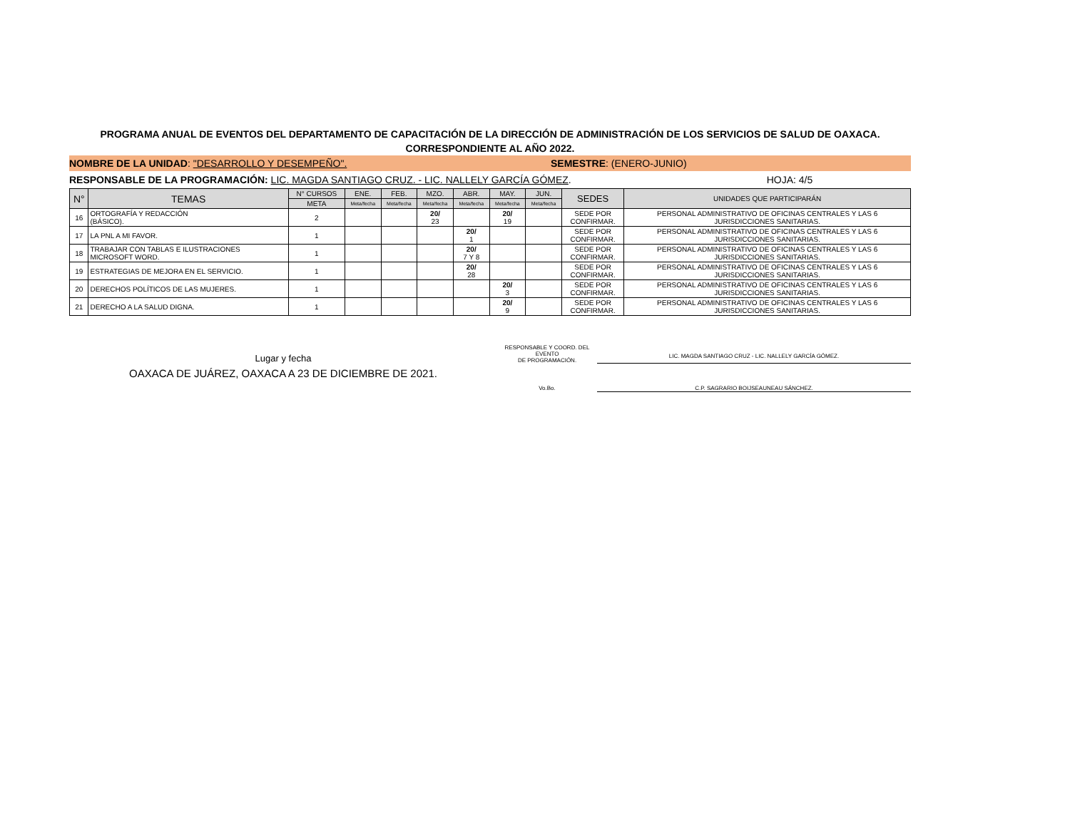PROGRAMA ANUAL DE EVENTOS DEL DEPARTAMENTO DE CAPACITACIÓN DE LA DIRECCIÓN DE ADMINISTRACIÓN DE LOS SERVICIOS DE SALUD DE OAXACA.
CORRESPONDIENTE AL AÑO 2022.
NOMBRE DE LA UNIDAD: "DESARROLLO Y DESEMPEÑO".
SEMESTRE: (ENERO-JUNIO)
RESPONSABLE DE LA PROGRAMACIÓN: LIC. MAGDA SANTIAGO CRUZ. - LIC. NALLELY GARCÍA GÓMEZ.
HOJA: 4/5
| N° | TEMAS | N° CURSOS | ENE. | FEB. | MZO. | ABR. | MAY. | JUN. | SEDES | UNIDADES QUE PARTICIPARÁN |
| --- | --- | --- | --- | --- | --- | --- | --- | --- | --- | --- |
| | | META | Meta/fecha | Meta/fecha | Meta/fecha | Meta/fecha | Meta/fecha | Meta/fecha | | |
| 16 | ORTOGRAFÍA Y REDACCIÓN (BÁSICO). | 2 | | | 20/ 23 | | 20/ 19 | | SEDE POR CONFIRMAR. | PERSONAL ADMINISTRATIVO DE OFICINAS CENTRALES Y LAS 6 JURISDICCIONES SANITARIAS. |
| 17 | LA PNL A MI FAVOR. | 1 | | | | 20/ 1 | | | SEDE POR CONFIRMAR. | PERSONAL ADMINISTRATIVO DE OFICINAS CENTRALES Y LAS 6 JURISDICCIONES SANITARIAS. |
| 18 | TRABAJAR CON TABLAS E ILUSTRACIONES MICROSOFT WORD. | 1 | | | | 20/ 7 Y 8 | | | SEDE POR CONFIRMAR. | PERSONAL ADMINISTRATIVO DE OFICINAS CENTRALES Y LAS 6 JURISDICCIONES SANITARIAS. |
| 19 | ESTRATEGIAS DE MEJORA EN EL SERVICIO. | 1 | | | | 20/ 28 | | | SEDE POR CONFIRMAR. | PERSONAL ADMINISTRATIVO DE OFICINAS CENTRALES Y LAS 6 JURISDICCIONES SANITARIAS. |
| 20 | DERECHOS POLÍTICOS DE LAS MUJERES. | 1 | | | | | 20/ 3 | | SEDE POR CONFIRMAR. | PERSONAL ADMINISTRATIVO DE OFICINAS CENTRALES Y LAS 6 JURISDICCIONES SANITARIAS. |
| 21 | DERECHO A LA SALUD DIGNA. | 1 | | | | | 20/ 9 | | SEDE POR CONFIRMAR. | PERSONAL ADMINISTRATIVO DE OFICINAS CENTRALES Y LAS 6 JURISDICCIONES SANITARIAS. |
Lugar y fecha
OAXACA DE JUÁREZ, OAXACA A 23 DE DICIEMBRE DE 2021.
RESPONSABLE Y COORD. DEL EVENTO
DE PROGRAMACIÓN.
LIC. MAGDA SANTIAGO CRUZ - LIC. NALLELY GARCÍA GÓMEZ.
Vo.Bo. C.P. SAGRARIO BOIJSEAUNEAU SÁNCHEZ.